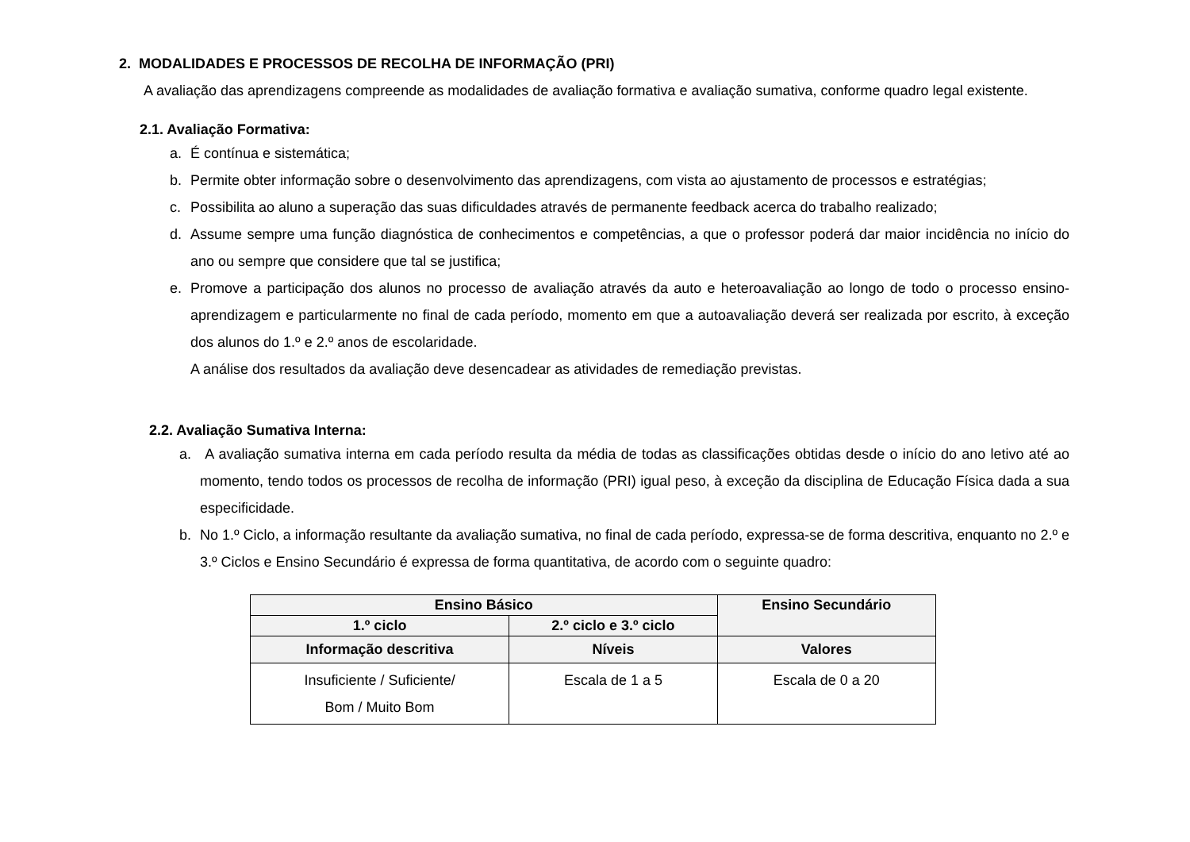2. MODALIDADES E PROCESSOS DE RECOLHA DE INFORMAÇÃO (PRI)
A avaliação das aprendizagens compreende as modalidades de avaliação formativa e avaliação sumativa, conforme quadro legal existente.
2.1. Avaliação Formativa:
a. É contínua e sistemática;
b. Permite obter informação sobre o desenvolvimento das aprendizagens, com vista ao ajustamento de processos e estratégias;
c. Possibilita ao aluno a superação das suas dificuldades através de permanente feedback acerca do trabalho realizado;
d. Assume sempre uma função diagnóstica de conhecimentos e competências, a que o professor poderá dar maior incidência no início do ano ou sempre que considere que tal se justifica;
e. Promove a participação dos alunos no processo de avaliação através da auto e heteroavaliação ao longo de todo o processo ensino-aprendizagem e particularmente no final de cada período, momento em que a autoavaliação deverá ser realizada por escrito, à exceção dos alunos do 1.º e 2.º anos de escolaridade.
A análise dos resultados da avaliação deve desencadear as atividades de remediação previstas.
2.2. Avaliação Sumativa Interna:
a. A avaliação sumativa interna em cada período resulta da média de todas as classificações obtidas desde o início do ano letivo até ao momento, tendo todos os processos de recolha de informação (PRI) igual peso, à exceção da disciplina de Educação Física dada a sua especificidade.
b. No 1.º Ciclo, a informação resultante da avaliação sumativa, no final de cada período, expressa-se de forma descritiva, enquanto no 2.º e 3.º Ciclos e Ensino Secundário é expressa de forma quantitativa, de acordo com o seguinte quadro:
| Ensino Básico | | Ensino Secundário |
| --- | --- | --- |
| 1.º ciclo | 2.º ciclo e 3.º ciclo | |
| Informação descritiva | Níveis | Valores |
| Insuficiente / Suficiente/ Bom / Muito Bom | Escala de 1 a 5 | Escala de 0 a 20 |